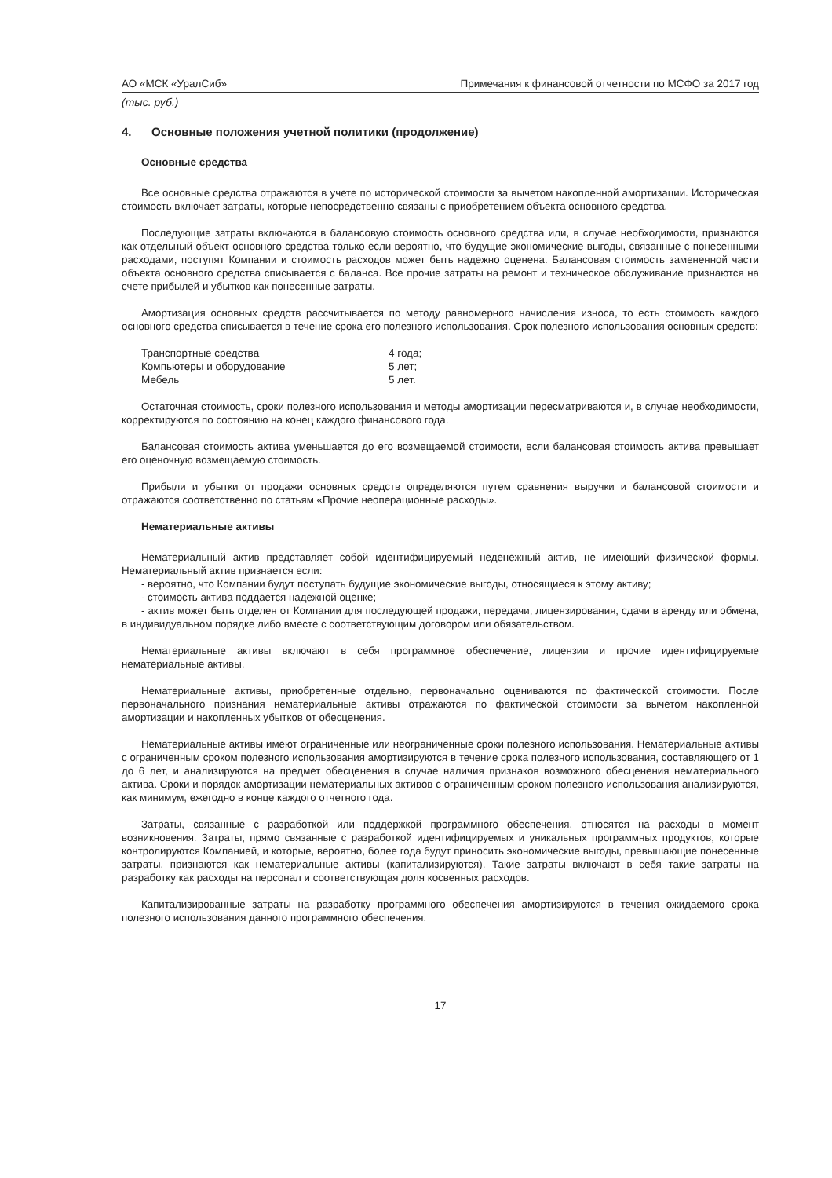АО «МСК «УралСиб» Примечания к финансовой отчетности по МСФО за 2017 год
(тыс. руб.)
4. Основные положения учетной политики (продолжение)
Основные средства
Все основные средства отражаются в учете по исторической стоимости за вычетом накопленной амортизации. Историческая стоимость включает затраты, которые непосредственно связаны с приобретением объекта основного средства.
Последующие затраты включаются в балансовую стоимость основного средства или, в случае необходимости, признаются как отдельный объект основного средства только если вероятно, что будущие экономические выгоды, связанные с понесенными расходами, поступят Компании и стоимость расходов может быть надежно оценена. Балансовая стоимость замененной части объекта основного средства списывается с баланса. Все прочие затраты на ремонт и техническое обслуживание признаются на счете прибылей и убытков как понесенные затраты.
Амортизация основных средств рассчитывается по методу равномерного начисления износа, то есть стоимость каждого основного средства списывается в течение срока его полезного использования. Срок полезного использования основных средств:
| Транспортные средства | 4 года; |
| Компьютеры и оборудование | 5 лет; |
| Мебель | 5 лет. |
Остаточная стоимость, сроки полезного использования и методы амортизации пересматриваются и, в случае необходимости, корректируются по состоянию на конец каждого финансового года.
Балансовая стоимость актива уменьшается до его возмещаемой стоимости, если балансовая стоимость актива превышает его оценочную возмещаемую стоимость.
Прибыли и убытки от продажи основных средств определяются путем сравнения выручки и балансовой стоимости и отражаются соответственно по статьям «Прочие неоперационные расходы».
Нематериальные активы
Нематериальный актив представляет собой идентифицируемый неденежный актив, не имеющий физической формы. Нематериальный актив признается если:
- вероятно, что Компании будут поступать будущие экономические выгоды, относящиеся к этому активу;
- стоимость актива поддается надежной оценке;
- актив может быть отделен от Компании для последующей продажи, передачи, лицензирования, сдачи в аренду или обмена, в индивидуальном порядке либо вместе с соответствующим договором или обязательством.
Нематериальные активы включают в себя программное обеспечение, лицензии и прочие идентифицируемые нематериальные активы.
Нематериальные активы, приобретенные отдельно, первоначально оцениваются по фактической стоимости. После первоначального признания нематериальные активы отражаются по фактической стоимости за вычетом накопленной амортизации и накопленных убытков от обесценения.
Нематериальные активы имеют ограниченные или неограниченные сроки полезного использования. Нематериальные активы с ограниченным сроком полезного использования амортизируются в течение срока полезного использования, составляющего от 1 до 6 лет, и анализируются на предмет обесценения в случае наличия признаков возможного обесценения нематериального актива. Сроки и порядок амортизации нематериальных активов с ограниченным сроком полезного использования анализируются, как минимум, ежегодно в конце каждого отчетного года.
Затраты, связанные с разработкой или поддержкой программного обеспечения, относятся на расходы в момент возникновения. Затраты, прямо связанные с разработкой идентифицируемых и уникальных программных продуктов, которые контролируются Компанией, и которые, вероятно, более года будут приносить экономические выгоды, превышающие понесенные затраты, признаются как нематериальные активы (капитализируются). Такие затраты включают в себя такие затраты на разработку как расходы на персонал и соответствующая доля косвенных расходов.
Капитализированные затраты на разработку программного обеспечения амортизируются в течения ожидаемого срока полезного использования данного программного обеспечения.
17